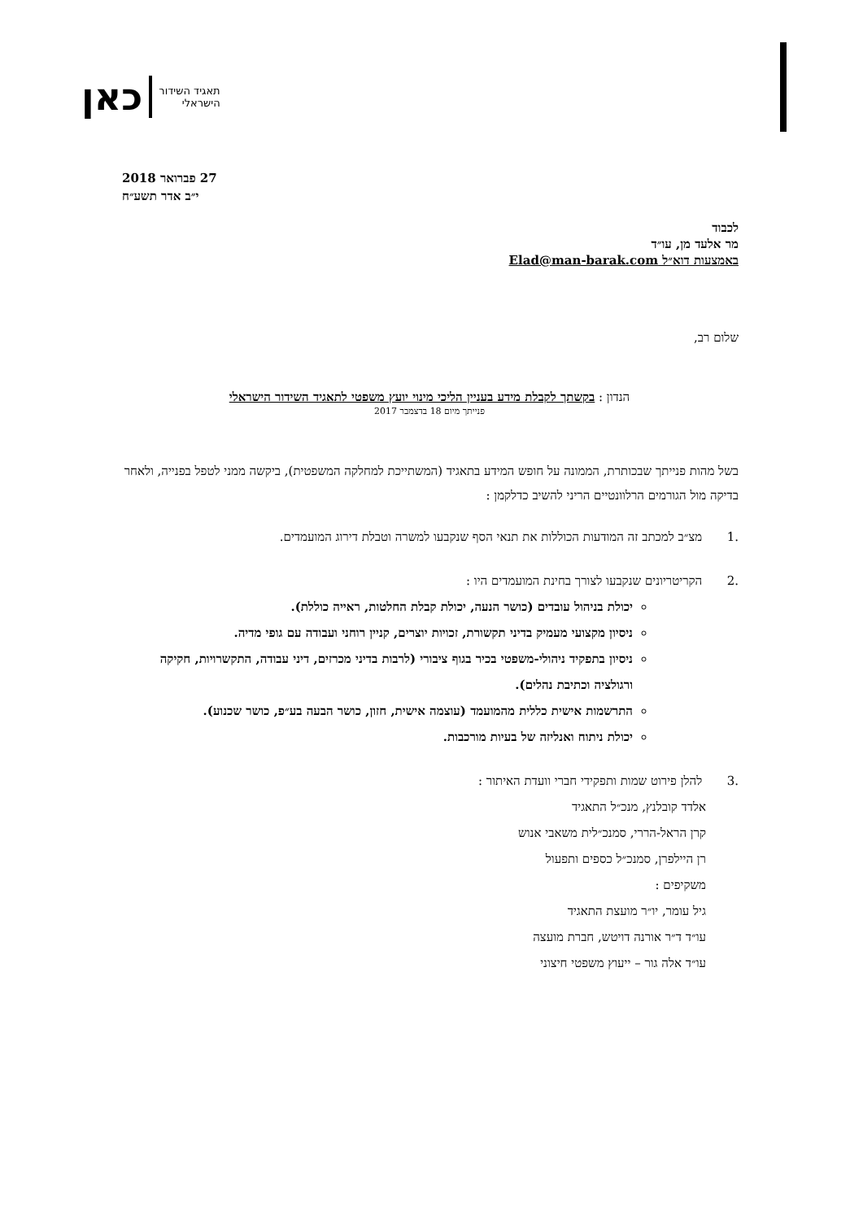תאגיד השידור
הישראלי
כאן
27 פברואר 2018
י״ב אדר תשע״ח
לכבוד
מר אלעד מן, עו״ד
באמצעות דוא״ל Elad@man-barak.com
שלום רב,
הנדון : בקשתך לקבלת מידע בעניין הליכי מינוי יועץ משפטי לתאגיד השידור הישראלי
פנייתך מיום 18 בדצמבר 2017
בשל מהות פנייתך שבכותרת, הממונה על חופש המידע בתאגיד (המשתייכת למחלקה המשפטית), ביקשה ממני לטפל בפנייה, ולאחר בדיקה מול הגורמים הרלוונטיים הריני להשיב כדלקמן :
.1 מצ״ב למכתב זה המודעות הכוללות את תנאי הסף שנקבעו למשרה וטבלת דירוג המועמדים.
.2 הקריטריונים שנקבעו לצורך בחינת המועמדים היו :
יכולת בניהול עובדים (כושר הנעה, יכולת קבלת החלטות, ראייה כוללת).
ניסיון מקצועי מעמיק בדיני תקשורת, זכויות יוצרים, קניין רוחני ועבודה עם גופי מדיה.
ניסיון בתפקיד ניהולי-משפטי בכיר בגוף ציבורי (לרבות בדיני מכרזים, דיני עבודה, התקשרויות, חקיקה ורגולציה וכתיבת נהלים).
התרשמות אישית כללית מהמועמד (עוצמה אישית, חזון, כושר הבעה בע״פ, כושר שכנוע).
יכולת ניתוח ואנליזה של בעיות מורכבות.
.3 להלן פירוט שמות ותפקידי חברי וועדת האיתור :
אלדד קובלנץ, מנכ״ל התאגיד
קרן הראל-הררי, סמנכ״לית משאבי אנוש
רן היילפרן, סמנכ״ל כספים ותפעול
משקיפים :
גיל עומר, יו״ר מועצת התאגיד
עו״ד ד״ר אורנה דויטש, חברת מועצה
עו״ד אלה גור – ייעוץ משפטי חיצוני